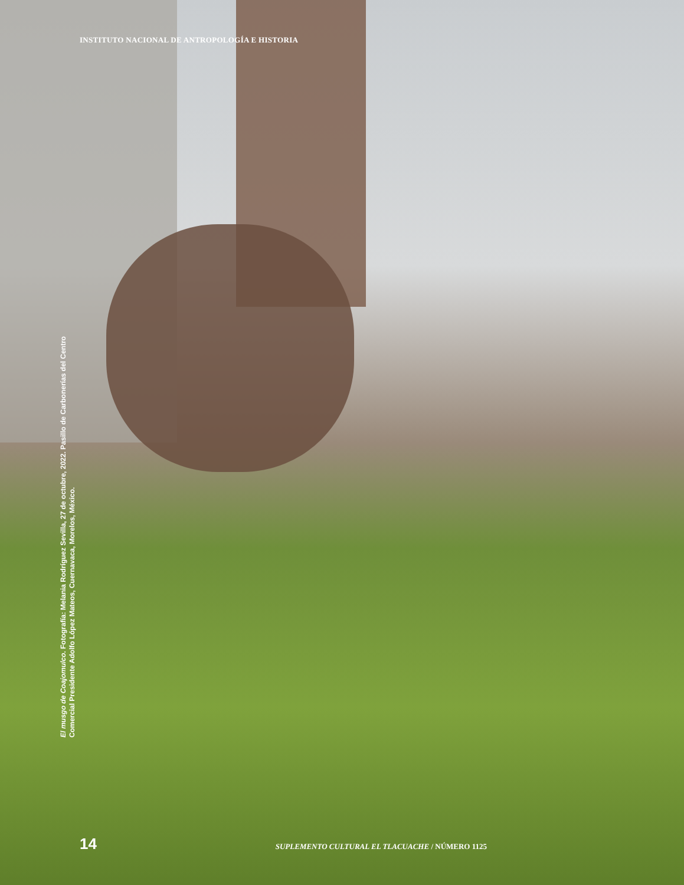INSTITUTO NACIONAL DE ANTROPOLOGÍA E HISTORIA
El musgo de Coajomulco. Fotografía: Melania Rodríguez Sevilla, 27 de octubre, 2022. Pasillo de Carbonerías del Centro Comercial Presidente Adolfo López Mateos, Cuernavaca, Morelos, México.
14 SUPLEMENTO CULTURAL EL TLACUACHE / NÚMERO 1125